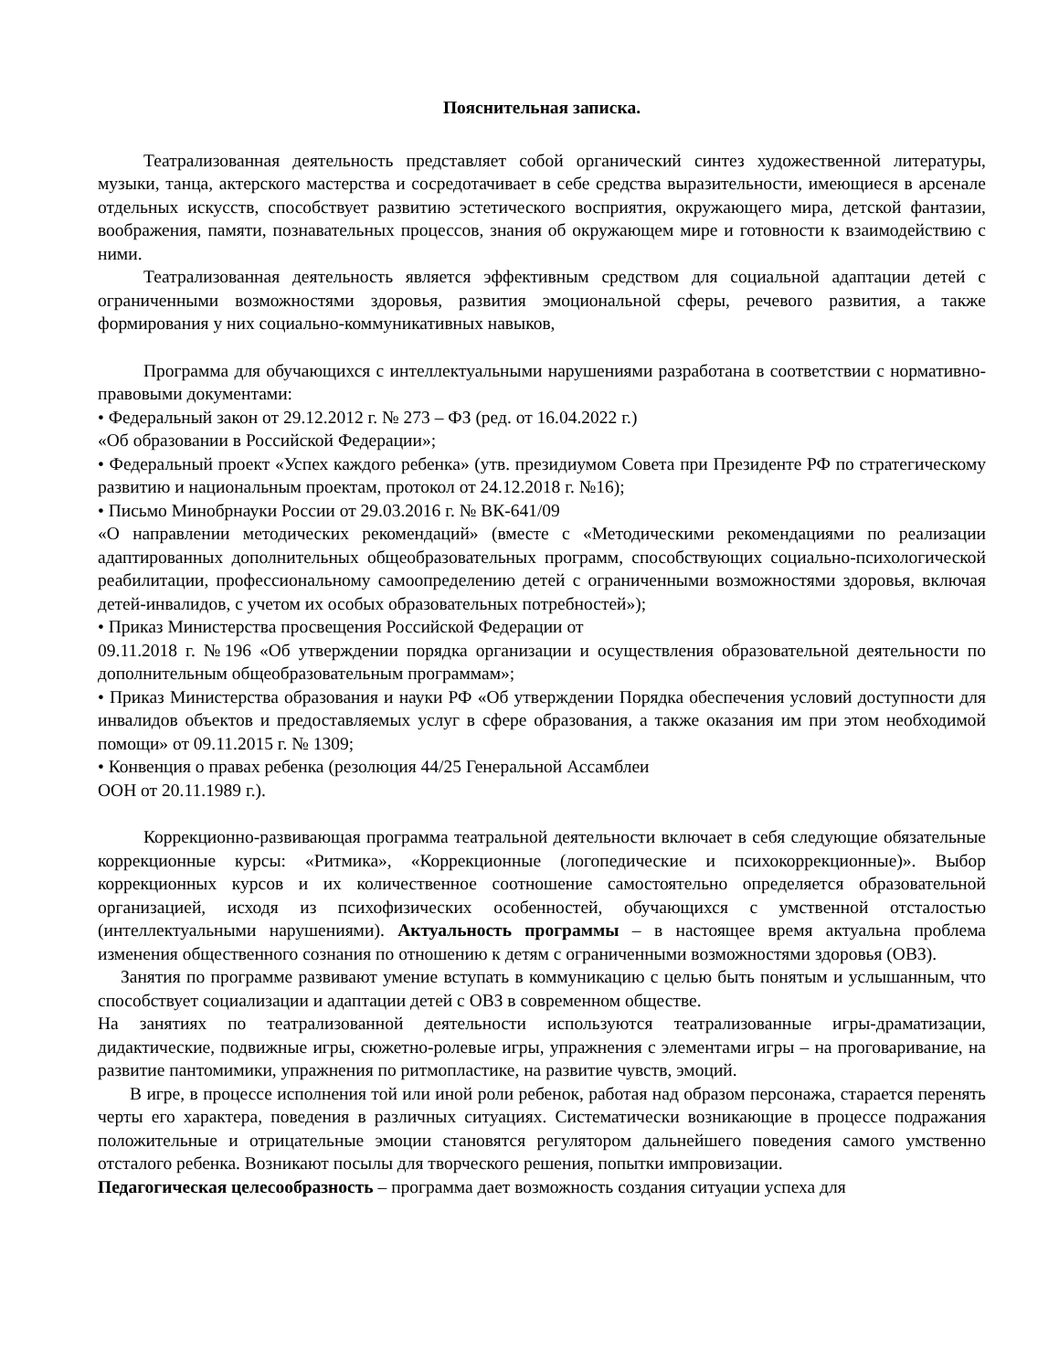Пояснительная записка.
Театрализованная деятельность представляет собой органический синтез художественной литературы, музыки, танца, актерского мастерства и сосредотачивает в себе средства выразительности, имеющиеся в арсенале отдельных искусств, способствует развитию эстетического восприятия, окружающего мира, детской фантазии, воображения, памяти, познавательных процессов, знания об окружающем мире и готовности к взаимодействию с ними.
Театрализованная деятельность является эффективным средством для социальной адаптации детей с ограниченными возможностями здоровья, развития эмоциональной сферы, речевого развития, а также формирования у них социально-коммуникативных навыков,
Программа для обучающихся с интеллектуальными нарушениями разработана в соответствии с нормативно-правовыми документами:
• Федеральный закон от 29.12.2012 г. № 273 – ФЗ (ред. от 16.04.2022 г.)
«Об образовании в Российской Федерации»;
• Федеральный проект «Успех каждого ребенка» (утв. президиумом Совета при Президенте РФ по стратегическому развитию и национальным проектам, протокол от 24.12.2018 г. №16);
• Письмо Минобрнауки России от 29.03.2016 г. № ВК-641/09
«О направлении методических рекомендаций» (вместе с «Методическими рекомендациями по реализации адаптированных дополнительных общеобразовательных программ, способствующих социально-психологической реабилитации, профессиональному самоопределению детей с ограниченными возможностями здоровья, включая детей-инвалидов, с учетом их особых образовательных потребностей»);
• Приказ Министерства просвещения Российской Федерации от
09.11.2018 г. №196 «Об утверждении порядка организации и осуществления образовательной деятельности по дополнительным общеобразовательным программам»;
• Приказ Министерства образования и науки РФ «Об утверждении Порядка обеспечения условий доступности для инвалидов объектов и предоставляемых услуг в сфере образования, а также оказания им при этом необходимой помощи» от 09.11.2015 г. № 1309;
• Конвенция о правах ребенка (резолюция 44/25 Генеральной Ассамблеи
ООН от 20.11.1989 г.).
Коррекционно-развивающая программа театральной деятельности включает в себя следующие обязательные коррекционные курсы: «Ритмика», «Коррекционные (логопедические и психокоррекционные)». Выбор коррекционных курсов и их количественное соотношение самостоятельно определяется образовательной организацией, исходя из психофизических особенностей, обучающихся с умственной отсталостью (интеллектуальными нарушениями). Актуальность программы – в настоящее время актуальна проблема изменения общественного сознания по отношению к детям с ограниченными возможностями здоровья (ОВЗ).
Занятия по программе развивают умение вступать в коммуникацию с целью быть понятым и услышанным, что способствует социализации и адаптации детей с ОВЗ в современном обществе.
На занятиях по театрализованной деятельности используются театрализованные игры-драматизации, дидактические, подвижные игры, сюжетно-ролевые игры, упражнения с элементами игры – на проговаривание, на развитие пантомимики, упражнения по ритмопластике, на развитие чувств, эмоций.
В игре, в процессе исполнения той или иной роли ребенок, работая над образом персонажа, старается перенять черты его характера, поведения в различных ситуациях. Систематически возникающие в процессе подражания положительные и отрицательные эмоции становятся регулятором дальнейшего поведения самого умственно отсталого ребенка. Возникают посылы для творческого решения, попытки импровизации.
Педагогическая целесообразность – программа дает возможность создания ситуации успеха для